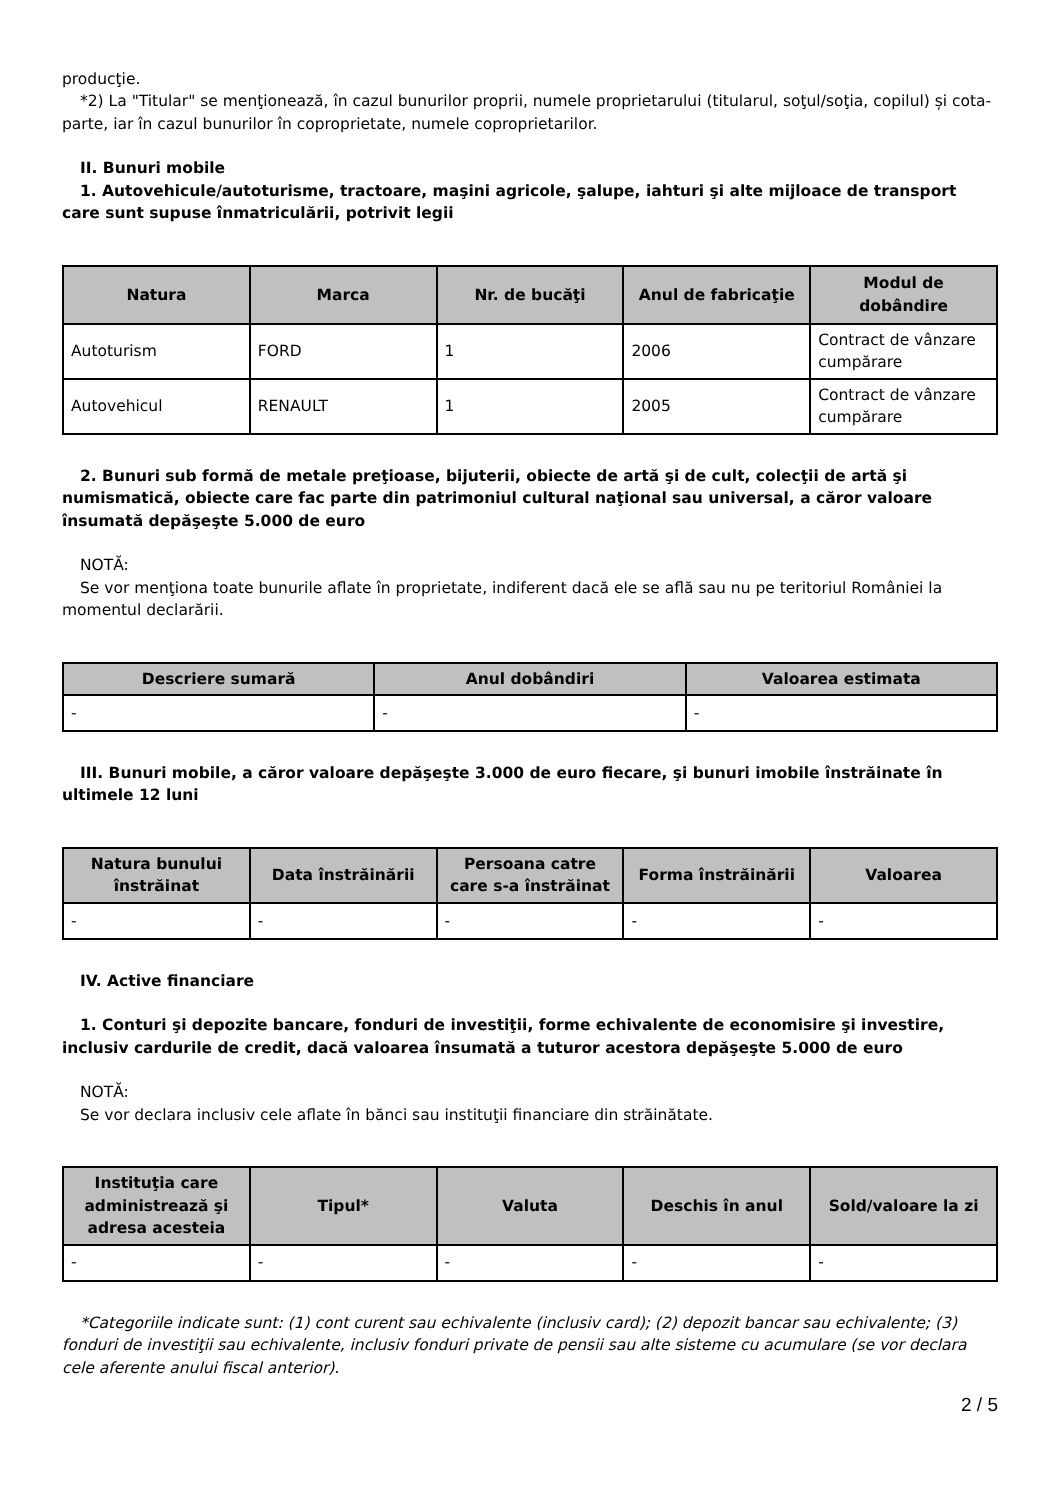producţie.
*2) La "Titular" se menţionează, în cazul bunurilor proprii, numele proprietarului (titularul, soţul/soţia, copilul) și cota-parte, iar în cazul bunurilor în coproprietate, numele coproprietarilor.
II. Bunuri mobile
1. Autovehicule/autoturisme, tractoare, maşini agricole, şalupe, iahturi şi alte mijloace de transport care sunt supuse înmatriculării, potrivit legii
| Natura | Marca | Nr. de bucăţi | Anul de fabricaţie | Modul de dobândire |
| --- | --- | --- | --- | --- |
| Autoturism | FORD | 1 | 2006 | Contract de vânzare cumpărare |
| Autovehicul | RENAULT | 1 | 2005 | Contract de vânzare cumpărare |
2. Bunuri sub formă de metale preţioase, bijuterii, obiecte de artă şi de cult, colecţii de artă şi numismatică, obiecte care fac parte din patrimoniul cultural naţional sau universal, a căror valoare însumată depăşeşte 5.000 de euro
NOTĂ:
Se vor menţiona toate bunurile aflate în proprietate, indiferent dacă ele se află sau nu pe teritoriul României la momentul declarării.
| Descriere sumară | Anul dobândiri | Valoarea estimata |
| --- | --- | --- |
| - | - | - |
III. Bunuri mobile, a căror valoare depăşeşte 3.000 de euro fiecare, şi bunuri imobile înstrăinate în ultimele 12 luni
| Natura bunului înstrăinat | Data înstrăinării | Persoana catre care s-a înstrăinat | Forma înstrăinării | Valoarea |
| --- | --- | --- | --- | --- |
| - | - | - | - | - |
IV. Active financiare
1. Conturi şi depozite bancare, fonduri de investiţii, forme echivalente de economisire şi investire, inclusiv cardurile de credit, dacă valoarea însumată a tuturor acestora depăşeşte 5.000 de euro
NOTĂ:
Se vor declara inclusiv cele aflate în bănci sau instituţii financiare din străinătate.
| Instituţia care administrează şi adresa acesteia | Tipul* | Valuta | Deschis în anul | Sold/valoare la zi |
| --- | --- | --- | --- | --- |
| - | - | - | - | - |
*Categoriile indicate sunt: (1) cont curent sau echivalente (inclusiv card); (2) depozit bancar sau echivalente; (3) fonduri de investiţii sau echivalente, inclusiv fonduri private de pensii sau alte sisteme cu acumulare (se vor declara cele aferente anului fiscal anterior).
2 / 5